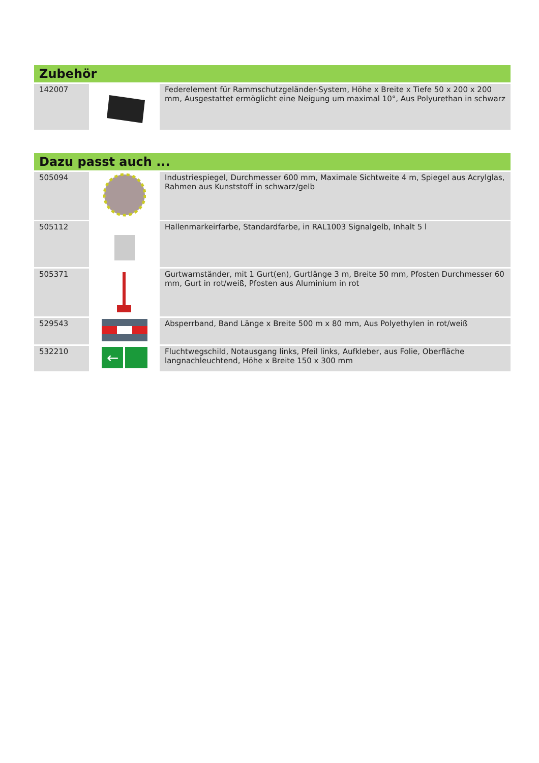| Zubehör | | |
| --- | --- | --- |
| 142007 | | Federelement für Rammschutzgeländer-System, Höhe x Breite x Tiefe 50 x 200 x 200 mm, Ausgestattet ermöglicht eine Neigung um maximal 10°, Aus Polyurethan in schwarz |
| Dazu passt auch ... | | |
| --- | --- | --- |
| 505094 | | Industriespiegel, Durchmesser 600 mm, Maximale Sichtweite 4 m, Spiegel aus Acrylglas, Rahmen aus Kunststoff in schwarz/gelb |
| 505112 | | Hallenmarkeirfarbe, Standardfarbe, in RAL1003 Signalgelb, Inhalt 5 l |
| 505371 | | Gurtwarnständer, mit 1 Gurt(en), Gurtlänge 3 m, Breite 50 mm, Pfosten Durchmesser 60 mm, Gurt in rot/weiß, Pfosten aus Aluminium in rot |
| 529543 | | Absperrband, Band Länge x Breite 500 m x 80 mm, Aus Polyethylen in rot/weiß |
| 532210 | ← | Fluchtwegschild, Notausgang links, Pfeil links, Aufkleber, aus Folie, Oberfläche langnachleuchtend, Höhe x Breite 150 x 300 mm |